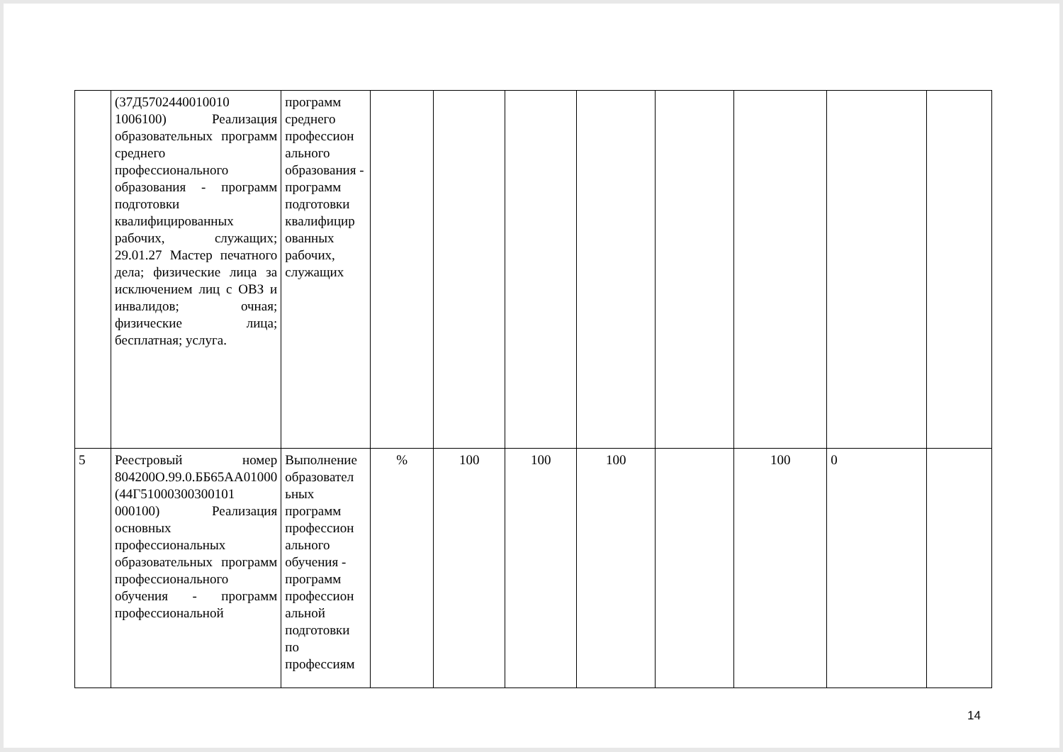| | (37Д5702440010010 1006100) Реализация образовательных программ среднего профессионального образования - программ подготовки квалифицированных рабочих, служащих; 29.01.27 Мастер печатного дела; физические лица за исключением лиц с ОВЗ и инвалидов; очная; физические лица; бесплатная; услуга. | программ среднего профессион ального образования - программ подготовки квалифицир ованных рабочих, служащих | | | | | | | | |
| 5 | Реестровый номер 804200О.99.0.ББ65АА01000 (44Г51000300300101 000100) Реализация основных профессиональных образовательных программ профессионального обучения - программ профессиональной | Выполнение образовател ьных программ профессион ального обучения - программ профессион альной подготовки по профессиям | % | 100 | 100 | 100 | | 100 | 0 | |
14